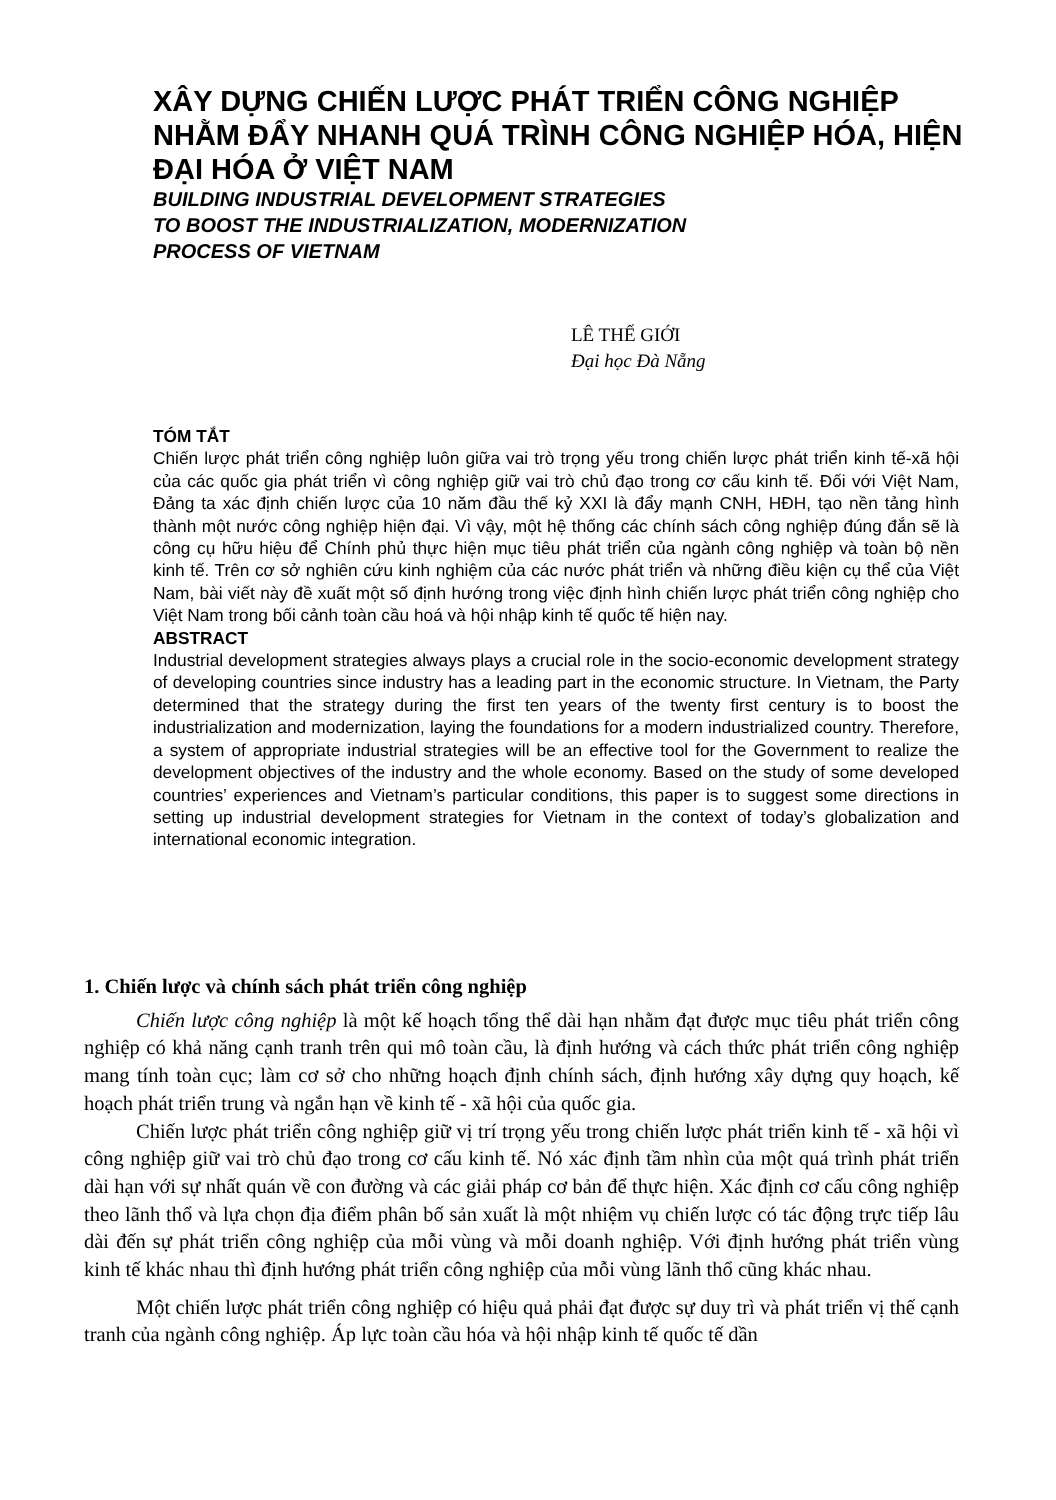XÂY DỰNG CHIẾN LƯỢC PHÁT TRIỂN CÔNG NGHIỆP NHẰM ĐẨY NHANH QUÁ TRÌNH CÔNG NGHIỆP HÓA, HIỆN ĐẠI HÓA Ở VIỆT NAM
BUILDING INDUSTRIAL DEVELOPMENT STRATEGIES
TO BOOST THE INDUSTRIALIZATION, MODERNIZATION
PROCESS OF VIETNAM
LÊ THẾ GIỚI
Đại học Đà Nẵng
TÓM TẮT
Chiến lược phát triển công nghiệp luôn giữa vai trò trọng yếu trong chiến lược phát triển kinh tế-xã hội của các quốc gia phát triển vì công nghiệp giữ vai trò chủ đạo trong cơ cấu kinh tế. Đối với Việt Nam, Đảng ta xác định chiến lược của 10 năm đầu thế kỷ XXI là đẩy mạnh CNH, HĐH, tạo nền tảng hình thành một nước công nghiệp hiện đại. Vì vậy, một hệ thống các chính sách công nghiệp đúng đắn sẽ là công cụ hữu hiệu để Chính phủ thực hiện mục tiêu phát triển của ngành công nghiệp và toàn bộ nền kinh tế. Trên cơ sở nghiên cứu kinh nghiệm của các nước phát triển và những điều kiện cụ thể của Việt Nam, bài viết này đề xuất một số định hướng trong việc định hình chiến lược phát triển công nghiệp cho Việt Nam trong bối cảnh toàn cầu hoá và hội nhập kinh tế quốc tế hiện nay.
ABSTRACT
Industrial development strategies always plays a crucial role in the socio-economic development strategy of developing countries since industry has a leading part in the economic structure. In Vietnam, the Party determined that the strategy during the first ten years of the twenty first century is to boost the industrialization and modernization, laying the foundations for a modern industrialized country. Therefore, a system of appropriate industrial strategies will be an effective tool for the Government to realize the development objectives of the industry and the whole economy. Based on the study of some developed countries’ experiences and Vietnam’s particular conditions, this paper is to suggest some directions in setting up industrial development strategies for Vietnam in the context of today’s globalization and international economic integration.
1. Chiến lược và chính sách phát triển công nghiệp
Chiến lược công nghiệp là một kế hoạch tổng thể dài hạn nhằm đạt được mục tiêu phát triển công nghiệp có khả năng cạnh tranh trên qui mô toàn cầu, là định hướng và cách thức phát triển công nghiệp mang tính toàn cục; làm cơ sở cho những hoạch định chính sách, định hướng xây dựng quy hoạch, kế hoạch phát triển trung và ngắn hạn về kinh tế - xã hội của quốc gia.
Chiến lược phát triển công nghiệp giữ vị trí trọng yếu trong chiến lược phát triển kinh tế - xã hội vì công nghiệp giữ vai trò chủ đạo trong cơ cấu kinh tế. Nó xác định tầm nhìn của một quá trình phát triển dài hạn với sự nhất quán về con đường và các giải pháp cơ bản để thực hiện. Xác định cơ cấu công nghiệp theo lãnh thổ và lựa chọn địa điểm phân bố sản xuất là một nhiệm vụ chiến lược có tác động trực tiếp lâu dài đến sự phát triển công nghiệp của mỗi vùng và mỗi doanh nghiệp. Với định hướng phát triển vùng kinh tế khác nhau thì định hướng phát triển công nghiệp của mỗi vùng lãnh thổ cũng khác nhau.
Một chiến lược phát triển công nghiệp có hiệu quả phải đạt được sự duy trì và phát triển vị thế cạnh tranh của ngành công nghiệp. Áp lực toàn cầu hóa và hội nhập kinh tế quốc tế dần